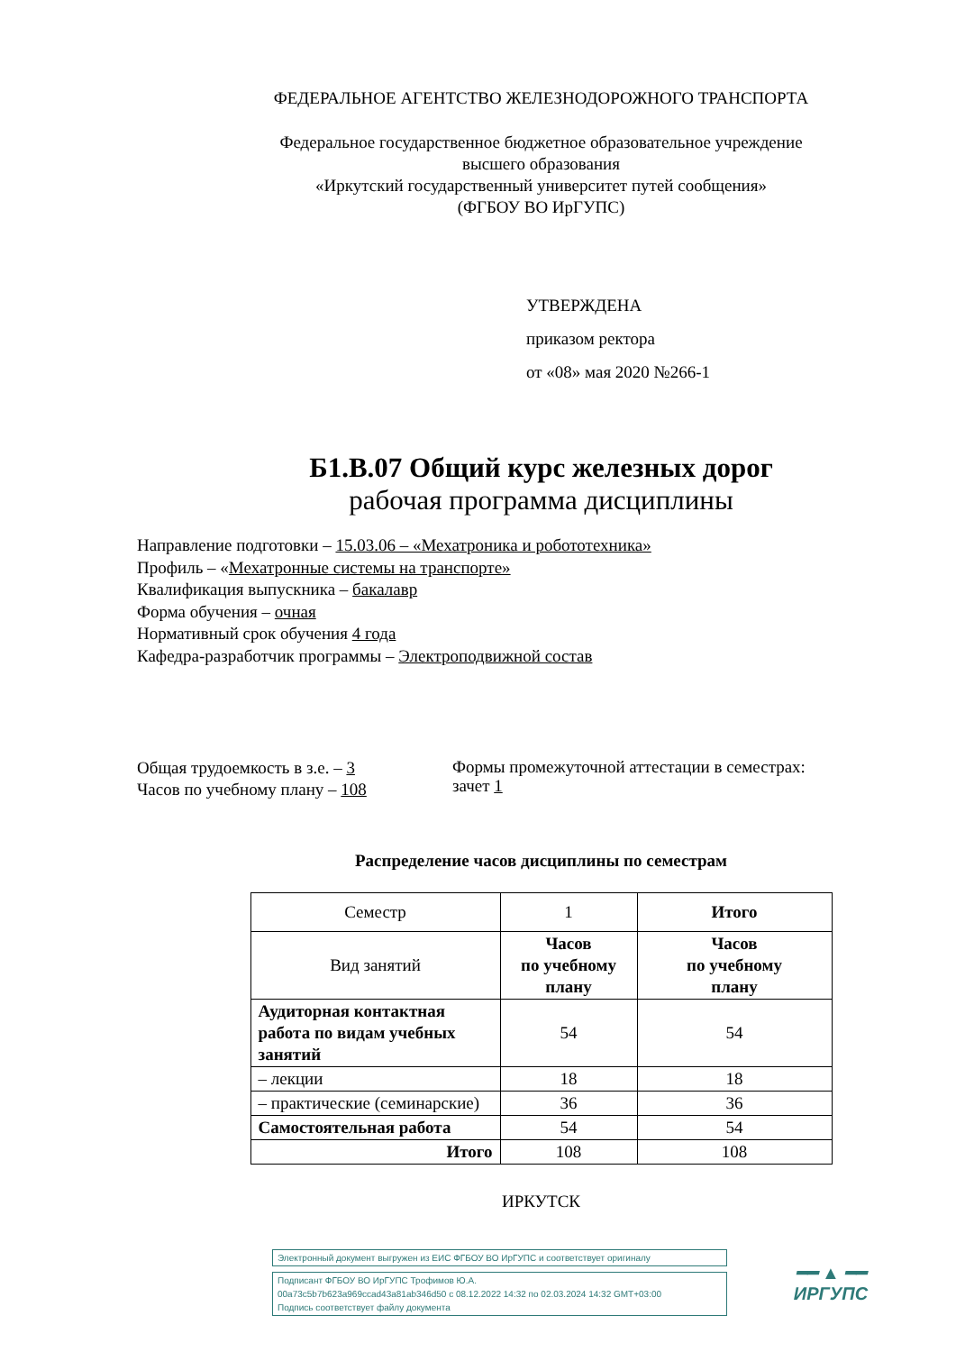ФЕДЕРАЛЬНОЕ АГЕНТСТВО ЖЕЛЕЗНОДОРОЖНОГО ТРАНСПОРТА
Федеральное государственное бюджетное образовательное учреждение
высшего образования
«Иркутский государственный университет путей сообщения»
(ФГБОУ ВО ИрГУПС)
УТВЕРЖДЕНА
приказом ректора
от «08» мая 2020 №266-1
Б1.В.07 Общий курс железных дорог
рабочая программа дисциплины
Направление подготовки – 15.03.06 – «Мехатроника и робототехника»
Профиль – «Мехатронные системы на транспорте»
Квалификация выпускника – бакалавр
Форма обучения – очная
Нормативный срок обучения 4 года
Кафедра-разработчик программы – Электроподвижной состав
Общая трудоемкость в з.е. – 3
Часов по учебному плану – 108
Формы промежуточной аттестации в семестрах:
зачет 1
Распределение часов дисциплины по семестрам
| Семестр | 1 | Итого |
| Вид занятий | Часов по учебному плану | Часов по учебному плану |
| Аудиторная контактная работа по видам учебных занятий | 54 | 54 |
| – лекции | 18 | 18 |
| – практические (семинарские) | 36 | 36 |
| Самостоятельная работа | 54 | 54 |
| Итого | 108 | 108 |
ИРКУТСК
Электронный документ выгружен из ЕИС ФГБОУ ВО ИрГУПС и соответствует оригиналу
Подписант ФГБОУ ВО ИрГУПС Трофимов Ю.А.
00a73c5b7b623a969ccad43a81ab346d50 с 08.12.2022 14:32 по 02.03.2024 14:32 GMT+03:00
Подпись соответствует файлу документа
━━ ▲ ━━
ИРГУПС